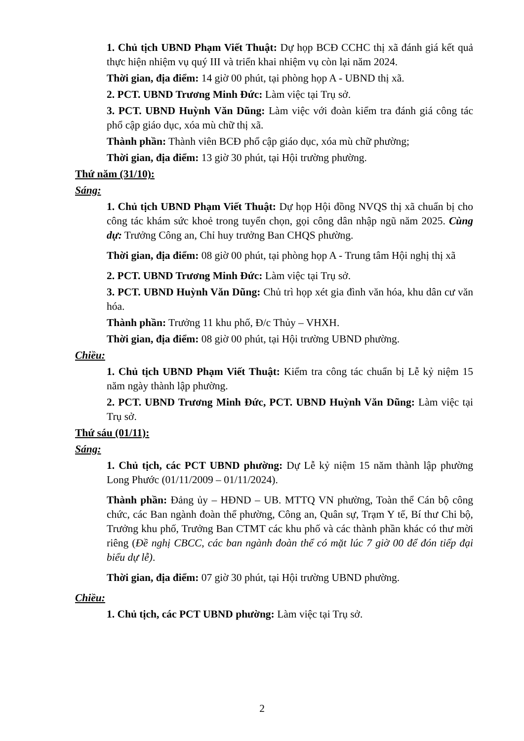1. Chủ tịch UBND Phạm Viết Thuật: Dự họp BCĐ CCHC thị xã đánh giá kết quả thực hiện nhiệm vụ quý III và triển khai nhiệm vụ còn lại năm 2024.
Thời gian, địa điểm: 14 giờ 00 phút, tại phòng họp A - UBND thị xã.
2. PCT. UBND Trương Minh Đức: Làm việc tại Trụ sở.
3. PCT. UBND Huỳnh Văn Dũng: Làm việc với đoàn kiểm tra đánh giá công tác phổ cập giáo dục, xóa mù chữ thị xã.
Thành phần: Thành viên BCĐ phổ cập giáo dục, xóa mù chữ phường;
Thời gian, địa điểm: 13 giờ 30 phút, tại Hội trường phường.
Thứ năm (31/10):
Sáng:
1. Chủ tịch UBND Phạm Viết Thuật: Dự họp Hội đồng NVQS thị xã chuẩn bị cho công tác khám sức khoẻ trong tuyển chọn, gọi công dân nhập ngũ năm 2025. Cùng dự: Trưởng Công an, Chỉ huy trưởng Ban CHQS phường.
Thời gian, địa điểm: 08 giờ 00 phút, tại phòng họp A - Trung tâm Hội nghị thị xã
2. PCT. UBND Trương Minh Đức: Làm việc tại Trụ sở.
3. PCT. UBND Huỳnh Văn Dũng: Chủ trì họp xét gia đình văn hóa, khu dân cư văn hóa.
Thành phần: Trưởng 11 khu phố, Đ/c Thủy – VHXH.
Thời gian, địa điểm: 08 giờ 00 phút, tại Hội trường UBND phường.
Chiều:
1. Chủ tịch UBND Phạm Viết Thuật: Kiểm tra công tác chuẩn bị Lễ kỷ niệm 15 năm ngày thành lập phường.
2. PCT. UBND Trương Minh Đức, PCT. UBND Huỳnh Văn Dũng: Làm việc tại Trụ sở.
Thứ sáu (01/11):
Sáng:
1. Chủ tịch, các PCT UBND phường: Dự Lễ kỷ niệm 15 năm thành lập phường Long Phước (01/11/2009 – 01/11/2024).
Thành phần: Đảng ủy – HĐND – UB. MTTQ VN phường, Toàn thể Cán bộ công chức, các Ban ngành đoàn thể phường, Công an, Quân sự, Trạm Y tế, Bí thư Chi bộ, Trưởng khu phố, Trưởng Ban CTMT các khu phố và các thành phần khác có thư mời riêng (Đề nghị CBCC, các ban ngành đoàn thể có mặt lúc 7 giờ 00 để đón tiếp đại biểu dự lễ).
Thời gian, địa điểm: 07 giờ 30 phút, tại Hội trường UBND phường.
Chiều:
1. Chủ tịch, các PCT UBND phường: Làm việc tại Trụ sở.
2